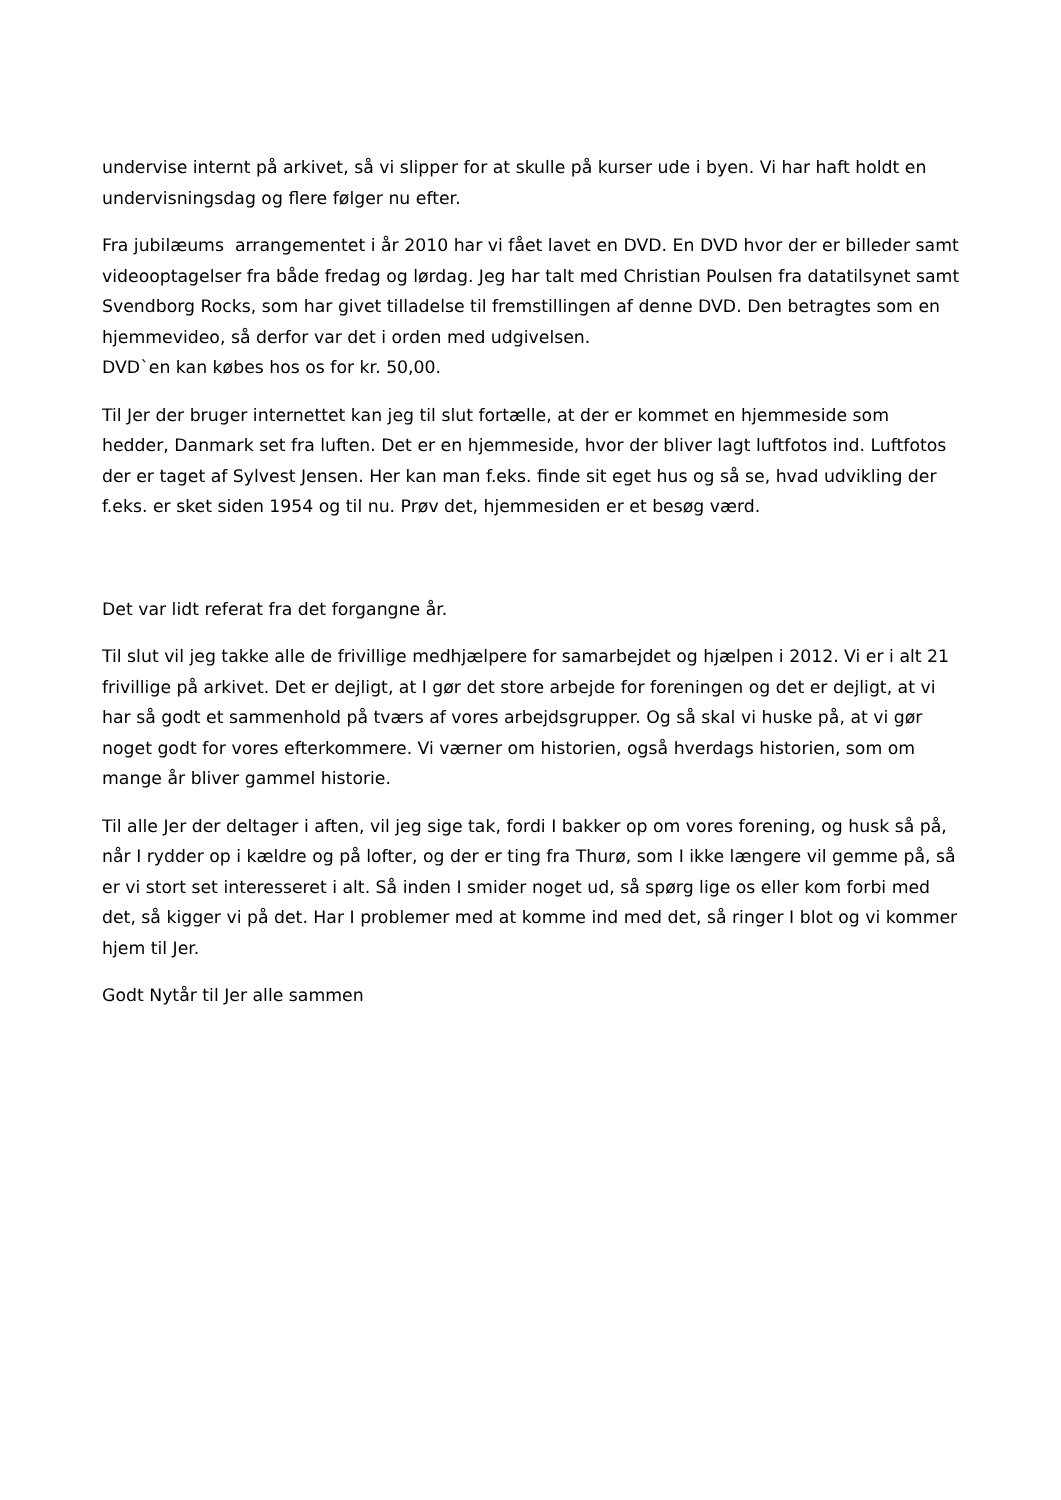undervise internt på arkivet, så vi slipper for at skulle på kurser ude i byen. Vi har haft holdt en undervisningsdag og flere følger nu efter.
Fra jubilæums arrangementet i år 2010 har vi fået lavet en DVD. En DVD hvor der er billeder samt videooptagelser fra både fredag og lørdag. Jeg har talt med Christian Poulsen fra datatilsynet samt Svendborg Rocks, som har givet tilladelse til fremstillingen af denne DVD. Den betragtes som en hjemmevideo, så derfor var det i orden med udgivelsen.
DVD`en kan købes hos os for kr. 50,00.
Til Jer der bruger internettet kan jeg til slut fortælle, at der er kommet en hjemmeside som hedder, Danmark set fra luften. Det er en hjemmeside, hvor der bliver lagt luftfotos ind. Luftfotos der er taget af Sylvest Jensen. Her kan man f.eks. finde sit eget hus og så se, hvad udvikling der f.eks. er sket siden 1954 og til nu. Prøv det, hjemmesiden er et besøg værd.
Det var lidt referat fra det forgangne år.
Til slut vil jeg takke alle de frivillige medhjælpere for samarbejdet og hjælpen i 2012. Vi er i alt 21 frivillige på arkivet. Det er dejligt, at I gør det store arbejde for foreningen og det er dejligt, at vi har så godt et sammenhold på tværs af vores arbejdsgrupper. Og så skal vi huske på, at vi gør noget godt for vores efterkommere. Vi værner om historien, også hverdags historien, som om mange år bliver gammel historie.
Til alle Jer der deltager i aften, vil jeg sige tak, fordi I bakker op om vores forening, og husk så på, når I rydder op i kældre og på lofter, og der er ting fra Thurø, som I ikke længere vil gemme på, så er vi stort set interesseret i alt. Så inden I smider noget ud, så spørg lige os eller kom forbi med det, så kigger vi på det. Har I problemer med at komme ind med det, så ringer I blot og vi kommer hjem til Jer.
Godt Nytår til Jer alle sammen